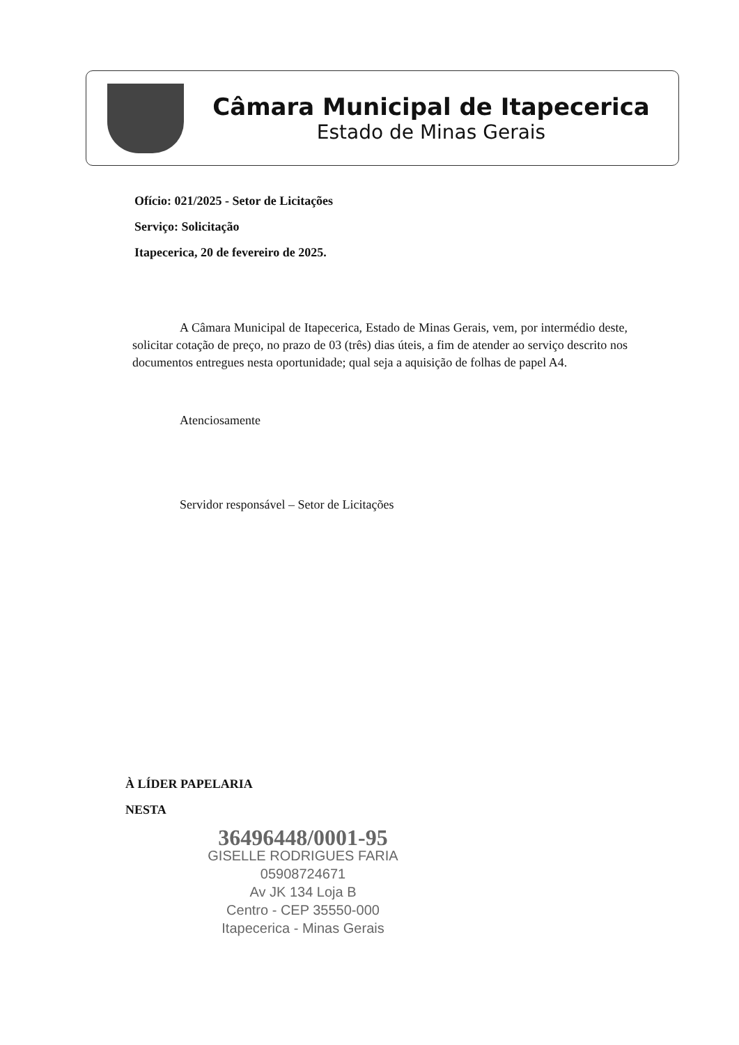Câmara Municipal de Itapecerica
Estado de Minas Gerais
Ofício: 021/2025 - Setor de Licitações
Serviço: Solicitação
Itapecerica, 20 de fevereiro de 2025.
A Câmara Municipal de Itapecerica, Estado de Minas Gerais, vem, por intermédio deste, solicitar cotação de preço, no prazo de 03 (três) dias úteis, a fim de atender ao serviço descrito nos documentos entregues nesta oportunidade; qual seja a aquisição de folhas de papel A4.
Atenciosamente
Servidor responsável – Setor de Licitações
À LÍDER PAPELARIA
NESTA
36496448/0001-95
GISELLE RODRIGUES FARIA
05908724671
Av JK 134 Loja B
Centro - CEP 35550-000
Itapecerica - Minas Gerais